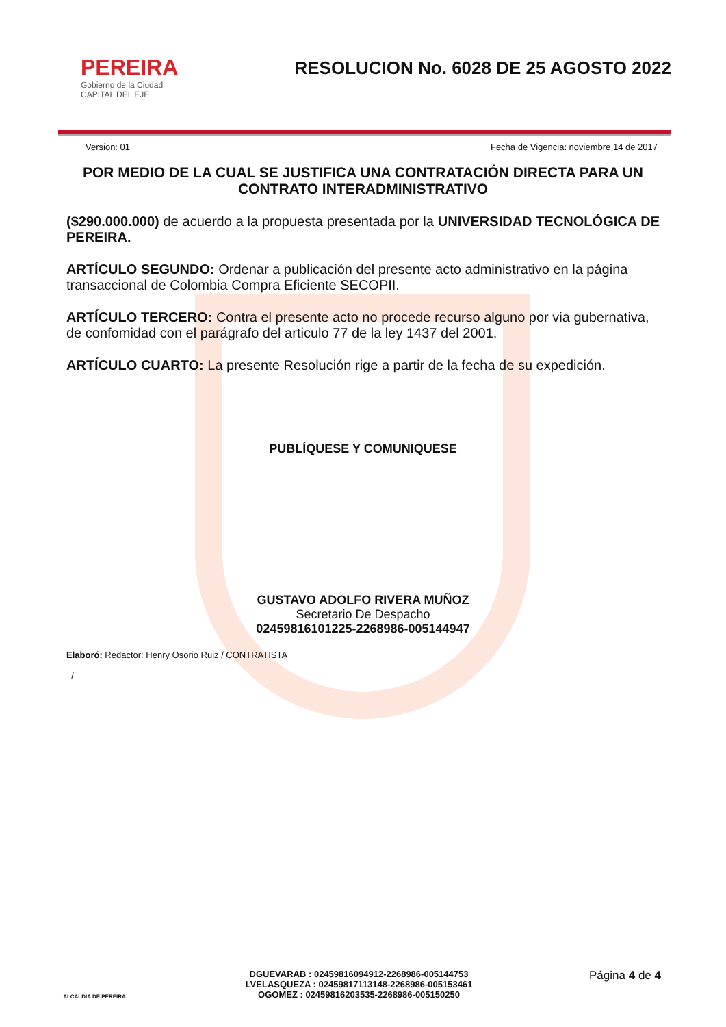PEREIRA
Gobierno de la Ciudad
CAPITAL DEL EJE
RESOLUCION No. 6028 DE 25 AGOSTO 2022
Version: 01 Fecha de Vigencia: noviembre 14 de 2017
POR MEDIO DE LA CUAL SE JUSTIFICA UNA CONTRATACIÓN DIRECTA PARA UN CONTRATO INTERADMINISTRATIVO
($290.000.000) de acuerdo a la propuesta presentada por la UNIVERSIDAD TECNOLÓGICA DE PEREIRA.
ARTÍCULO SEGUNDO: Ordenar a publicación del presente acto administrativo en la página transaccional de Colombia Compra Eficiente SECOPII.
ARTÍCULO TERCERO: Contra el presente acto no procede recurso alguno por via gubernativa, de confomidad con el parágrafo del articulo 77 de la ley 1437 del 2001.
ARTÍCULO CUARTO: La presente Resolución rige a partir de la fecha de su expedición.
PUBLÍQUESE Y COMUNIQUESE
GUSTAVO ADOLFO RIVERA MUÑOZ
Secretario De Despacho
02459816101225-2268986-005144947
Elaboró: Redactor: Henry Osorio Ruiz / CONTRATISTA
/
ALCALDIA DE PEREIRA
DGUEVARAB : 02459816094912-2268986-005144753
LVELASQUEZA : 02459817113148-2268986-005153461
OGOMEZ : 02459816203535-2268986-005150250
Página 4 de 4